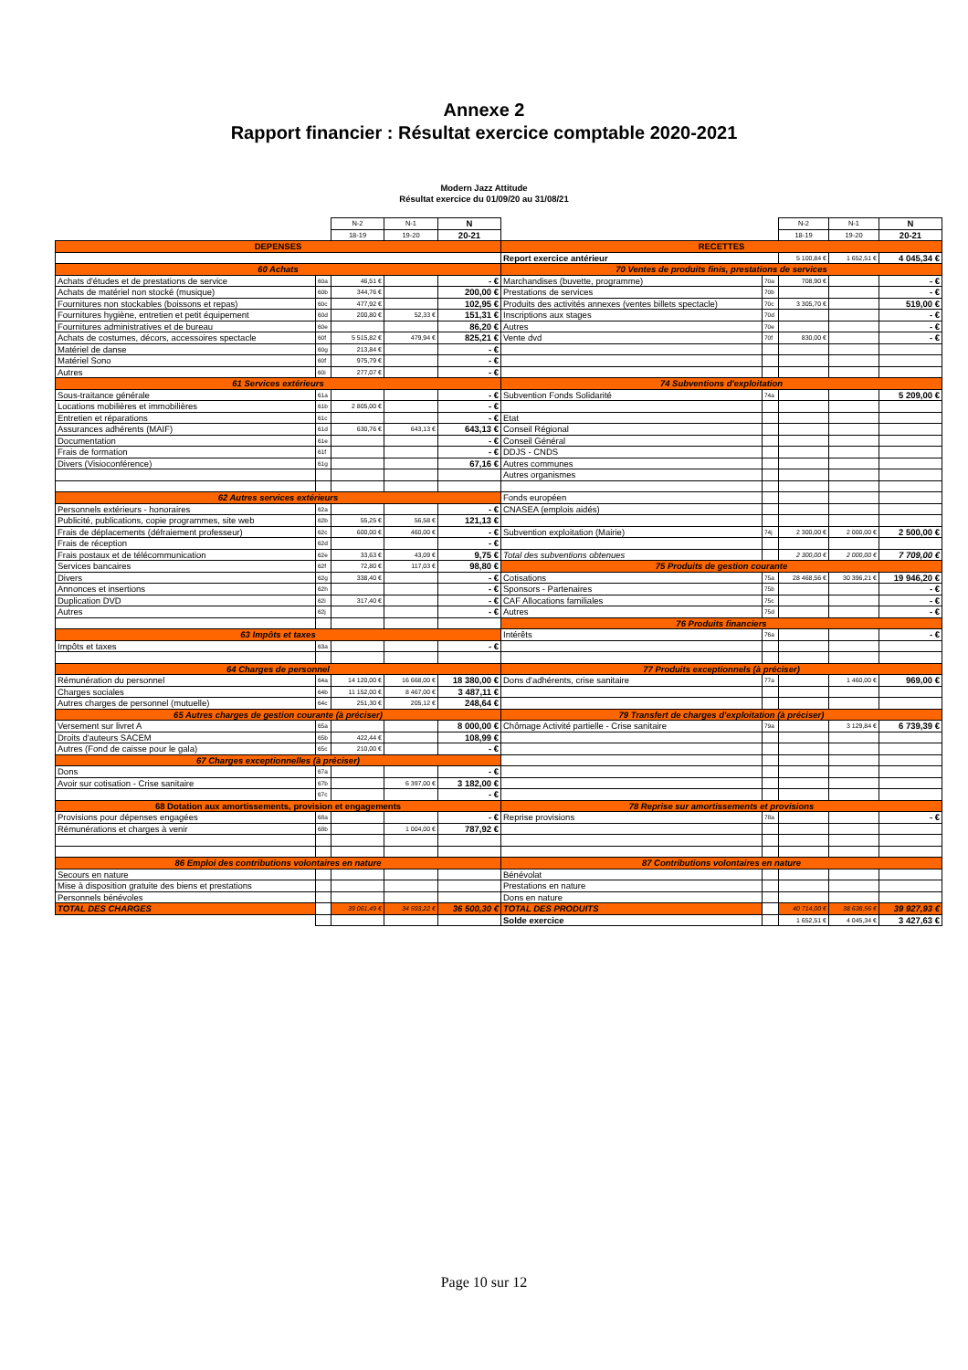Annexe 2
Rapport financier : Résultat exercice comptable 2020-2021
Modern Jazz Attitude
Résultat exercice du 01/09/20 au 31/08/21
| | | N-2 | N-1 | N | | | N-2 | N-1 | N |
| | | 18-19 | 19-20 | 20-21 | | | 18-19 | 19-20 | 20-21 |
| DEPENSES | | | | | RECETTES | | | | |
| | | | | | Report exercice antérieur | | 5 100,84 € | 1 652,51 € | 4 045,34 € |
| 60 Achats | | | | | 70 Ventes de produits finis, prestations de services | | | | |
| Achats d'études et de prestations de service | 60a | 46,51 € | | - € | Marchandises (buvette, programme) | 70a | 708,90 € | | - € |
| Achats de matériel non stocké (musique) | 60b | 344,76 € | | 200,00 € | Prestations de services | 70b | | | - € |
| Fournitures non stockables (boissons et repas) | 60c | 477,92 € | | 102,95 € | Produits des activités annexes (ventes billets spectacle) | 70c | 3 305,70 € | | 519,00 € |
| Fournitures hygiène, entretien et petit équipement | 60d | 200,80 € | 52,33 € | 151,31 € | Inscriptions aux stages | 70d | | | - € |
| Fournitures administratives et de bureau | 60e | | | 86,20 € | Autres | 70e | | | - € |
| Achats de costumes, décors, accessoires spectacle | 60f | 5 515,82 € | 479,94 € | 825,21 € | Vente dvd | 70f | 830,00 € | | - € |
| Matériel de danse | 60g | 213,84 € | | - € | | | | | |
| Matériel Sono | 60f | 975,79 € | | - € | | | | | |
| Autres | 60i | 277,07 € | | - € | | | | | |
| 61 Services extérieurs | | | | | 74 Subventions d'exploitation | | | | |
| Sous-traitance générale | 61a | | | - € | Subvention Fonds Solidarité | 74a | | | 5 209,00 € |
| Locations mobilières et immobilières | 61b | 2 805,00 € | | - € | | | | | |
| Entretien et réparations | 61c | | | - € | Etat | | | | |
| Assurances adhérents (MAIF) | 61d | 630,76 € | 643,13 € | 643,13 € | Conseil Régional | | | | |
| Documentation | 61e | | | - € | Conseil Général | | | | |
| Frais de formation | 61f | | | - € | DDJS - CNDS | | | | |
| Divers (Visioconférence) | 61g | | | 67,16 € | Autres communes | | | | |
| | | | | | Autres organismes | | | | |
| 62 Autres services extérieurs | | | | | Fonds européen | | | | |
| Personnels extérieurs - honoraires | 62a | | | - € | CNASEA (emplois aidés) | | | | |
| Publicité, publications, copie programmes, site web | 62b | 55,25 € | 56,58 € | 121,13 € | | | | | |
| Frais de déplacements (défraiement professeur) | 62c | 600,00 € | 460,00 € | - € | Subvention exploitation (Mairie) | 74j | 2 300,00 € | 2 000,00 € | 2 500,00 € |
| Frais de réception | 62d | | | - € | | | | | |
| Frais postaux et de télécommunication | 62e | 33,63 € | 43,09 € | 9,75 € | Total des subventions obtenues | | 2 300,00 € | 2 000,00 € | 7 709,00 € |
| Services bancaires | 62f | 72,80 € | 117,03 € | 98,80 € | 75 Produits de gestion courante | | | | |
| Divers | 62g | 338,40 € | | - € | Cotisations | 75a | 28 468,56 € | 30 396,21 € | 19 946,20 € |
| Annonces et insertions | 62h | | | - € | Sponsors - Partenaires | 75b | | | - € |
| Duplication DVD | 62i | 317,40 € | | - € | CAF Allocations familiales | 75c | | | - € |
| Autres | 62j | | | - € | Autres | 75d | | | - € |
| | | | | | 76 Produits financiers | | | | |
| 63 Impôts et taxes | | | | | Intérêts | 76a | | | - € |
| Impôts et taxes | 63a | | | - € | | | | | |
| 64 Charges de personnel | | | | | 77 Produits exceptionnels (à préciser) | | | | |
| Rémunération du personnel | 64a | 14 120,00 € | 16 668,00 € | 18 380,00 € | Dons d'adhérents, crise sanitaire | 77a | | 1 460,00 € | 969,00 € |
| Charges sociales | 64b | 11 152,00 € | 8 467,00 € | 3 487,11 € | | | | | |
| Autres charges de personnel (mutuelle) | 64c | 251,30 € | 205,12 € | 248,64 € | | | | | |
| 65 Autres charges de gestion courante (à préciser) | | | | | 79 Transfert de charges d'exploitation (à préciser) | | | | |
| Versement sur livret A | 65a | | | 8 000,00 € | Chômage Activité partielle - Crise sanitaire | 79a | | 3 129,84 € | 6 739,39 € |
| Droits d'auteurs SACEM | 65b | 422,44 € | | 108,99 € | | | | | |
| Autres (Fond de caisse pour le gala) | 65c | 210,00 € | | - € | | | | | |
| 67 Charges exceptionnelles (à préciser) | | | | | | | | | |
| Dons | 67a | | | - € | | | | | |
| Avoir sur cotisation - Crise sanitaire | 67b | | 6 397,00 € | 3 182,00 € | | | | | |
| | 67c | | | - € | | | | | |
| 68 Dotation aux amortissements, provision et engagements | | | | | 78 Reprise sur amortissements et provisions | | | | |
| Provisions pour dépenses engagées | 68a | | | - € | Reprise provisions | 78a | | | - € |
| Rémunérations et charges à venir | 68b | | 1 004,00 € | 787,92 € | | | | | |
| 86 Emploi des contributions volontaires en nature | | | | | 87 Contributions volontaires en nature | | | | |
| Secours en nature | | | | | Bénévolat | | | | |
| Mise à disposition gratuite des biens et prestations | | | | | Prestations en nature | | | | |
| Personnels bénévoles | | | | | Dons en nature | | | | |
| TOTAL DES CHARGES | | 39 061,49 € | 34 593,22 € | 36 500,30 € | TOTAL DES PRODUITS | | 40 714,00 € | 38 638,56 € | 39 927,93 € |
| | | | | | Solde exercice | | 1 652,51 € | 4 045,34 € | 3 427,63 € |
Page 10 sur 12